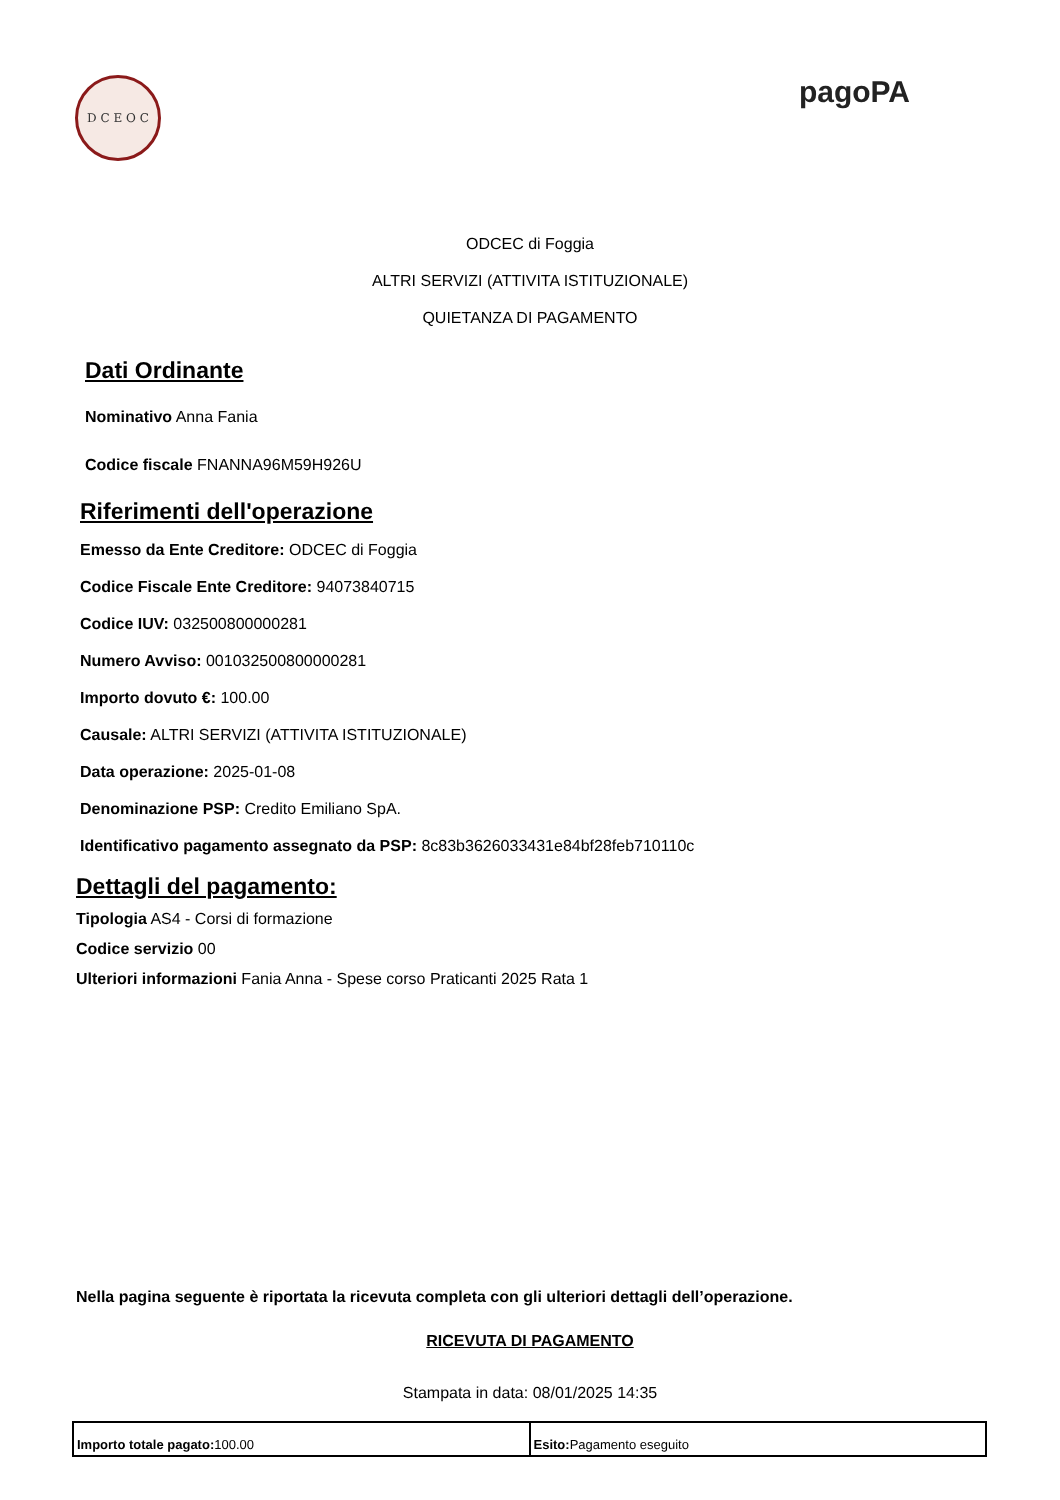D C E O C
pagoPA
ODCEC di Foggia
ALTRI SERVIZI (ATTIVITA ISTITUZIONALE)
QUIETANZA DI PAGAMENTO
Dati Ordinante
Nominativo Anna Fania
Codice fiscale FNANNA96M59H926U
Riferimenti dell'operazione
Emesso da Ente Creditore: ODCEC di Foggia
Codice Fiscale Ente Creditore: 94073840715
Codice IUV: 032500800000281
Numero Avviso: 001032500800000281
Importo dovuto €: 100.00
Causale: ALTRI SERVIZI (ATTIVITA ISTITUZIONALE)
Data operazione: 2025-01-08
Denominazione PSP: Credito Emiliano SpA.
Identificativo pagamento assegnato da PSP: 8c83b3626033431e84bf28feb710110c
Dettagli del pagamento:
Tipologia AS4 - Corsi di formazione
Codice servizio 00
Ulteriori informazioni Fania Anna - Spese corso Praticanti 2025 Rata 1
Nella pagina seguente è riportata la ricevuta completa con gli ulteriori dettagli dell’operazione.
RICEVUTA DI PAGAMENTO
Stampata in data: 08/01/2025 14:35
| Importo totale pagato: 100.00 | Esito: Pagamento eseguito |